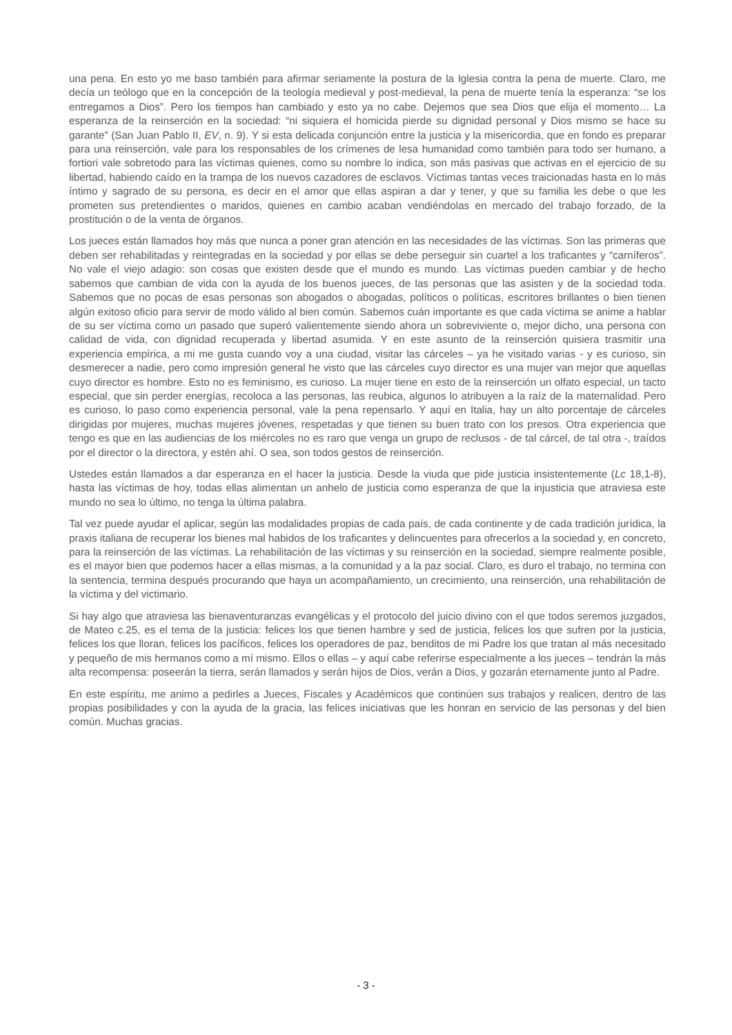una pena. En esto yo me baso también para afirmar seriamente la postura de la Iglesia contra la pena de muerte. Claro, me decía un teólogo que en la concepción de la teología medieval y post-medieval, la pena de muerte tenía la esperanza: “se los entregamos a Dios”. Pero los tiempos han cambiado y esto ya no cabe. Dejemos que sea Dios que elija el momento… La esperanza de la reinserción en la sociedad: “ni siquiera el homicida pierde su dignidad personal y Dios mismo se hace su garante” (San Juan Pablo II, EV, n. 9). Y si esta delicada conjunción entre la justicia y la misericordia, que en fondo es preparar para una reinserción, vale para los responsables de los crímenes de lesa humanidad como también para todo ser humano, a fortiori vale sobretodo para las víctimas quienes, como su nombre lo indica, son más pasivas que activas en el ejercicio de su libertad, habiendo caído en la trampa de los nuevos cazadores de esclavos. Víctimas tantas veces traicionadas hasta en lo más íntimo y sagrado de su persona, es decir en el amor que ellas aspiran a dar y tener, y que su familia les debe o que les prometen sus pretendientes o maridos, quienes en cambio acaban vendiéndolas en mercado del trabajo forzado, de la prostitución o de la venta de órganos.
Los jueces están llamados hoy más que nunca a poner gran atención en las necesidades de las víctimas. Son las primeras que deben ser rehabilitadas y reintegradas en la sociedad y por ellas se debe perseguir sin cuartel a los traficantes y “carníferos”. No vale el viejo adagio: son cosas que existen desde que el mundo es mundo. Las víctimas pueden cambiar y de hecho sabemos que cambian de vida con la ayuda de los buenos jueces, de las personas que las asisten y de la sociedad toda. Sabemos que no pocas de esas personas son abogados o abogadas, políticos o políticas, escritores brillantes o bien tienen algún exitoso oficio para servir de modo válido al bien común. Sabemos cuán importante es que cada víctima se anime a hablar de su ser víctima como un pasado que superó valientemente siendo ahora un sobreviviente o, mejor dicho, una persona con calidad de vida, con dignidad recuperada y libertad asumida. Y en este asunto de la reinserción quisiera trasmitir una experiencia empírica, a mi me gusta cuando voy a una ciudad, visitar las cárceles – ya he visitado varias - y es curioso, sin desmerecer a nadie, pero como impresión general he visto que las cárceles cuyo director es una mujer van mejor que aquellas cuyo director es hombre. Esto no es feminismo, es curioso. La mujer tiene en esto de la reinserción un olfato especial, un tacto especial, que sin perder energías, recoloca a las personas, las reubica, algunos lo atribuyen a la raíz de la maternalidad. Pero es curioso, lo paso como experiencia personal, vale la pena repensarlo. Y aquí en Italia, hay un alto porcentaje de cárceles dirigidas por mujeres, muchas mujeres jóvenes, respetadas y que tienen su buen trato con los presos. Otra experiencia que tengo es que en las audiencias de los miércoles no es raro que venga un grupo de reclusos - de tal cárcel, de tal otra -, traídos por el director o la directora, y estén ahí. O sea, son todos gestos de reinserción.
Ustedes están llamados a dar esperanza en el hacer la justicia. Desde la viuda que pide justicia insistentemente (Lc 18,1-8), hasta las víctimas de hoy, todas ellas alimentan un anhelo de justicia como esperanza de que la injusticia que atraviesa este mundo no sea lo último, no tenga la última palabra.
Tal vez puede ayudar el aplicar, según las modalidades propias de cada país, de cada continente y de cada tradición jurídica, la praxis italiana de recuperar los bienes mal habidos de los traficantes y delincuentes para ofrecerlos a la sociedad y, en concreto, para la reinserción de las víctimas. La rehabilitación de las víctimas y su reinserción en la sociedad, siempre realmente posible, es el mayor bien que podemos hacer a ellas mismas, a la comunidad y a la paz social. Claro, es duro el trabajo, no termina con la sentencia, termina después procurando que haya un acompañamiento, un crecimiento, una reinserción, una rehabilitación de la víctima y del victimario.
Si hay algo que atraviesa las bienaventuranzas evangélicas y el protocolo del juicio divino con el que todos seremos juzgados, de Mateo c.25, es el tema de la justicia: felices los que tienen hambre y sed de justicia, felices los que sufren por la justicia, felices los que lloran, felices los pacíficos, felices los operadores de paz, benditos de mi Padre los que tratan al más necesitado y pequeño de mis hermanos como a mí mismo. Ellos o ellas – y aquí cabe referirse especialmente a los jueces – tendrán la más alta recompensa: poseerán la tierra, serán llamados y serán hijos de Dios, verán a Dios, y gozarán eternamente junto al Padre.
En este espíritu, me animo a pedirles a Jueces, Fiscales y Académicos que continúen sus trabajos y realicen, dentro de las propias posibilidades y con la ayuda de la gracia, las felices iniciativas que les honran en servicio de las personas y del bien común. Muchas gracias.
- 3 -